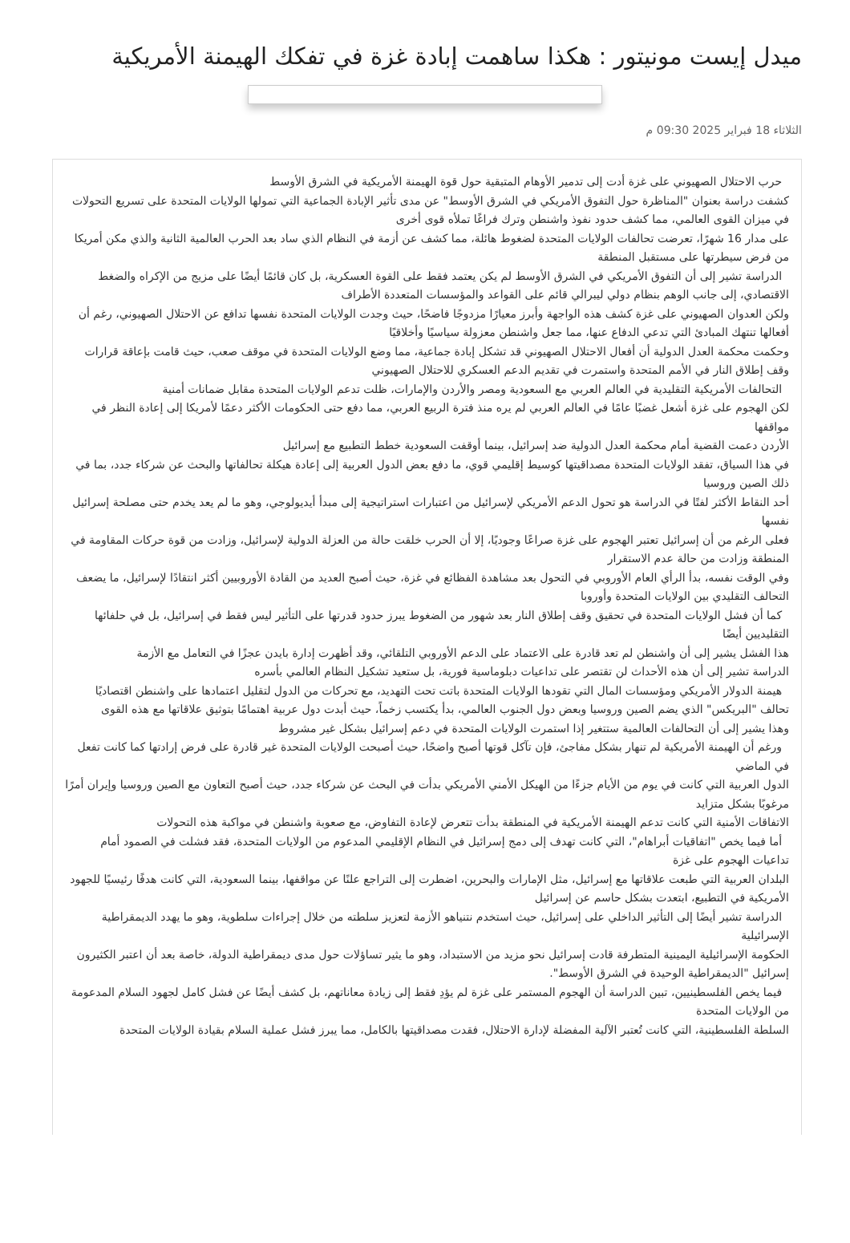ميدل إيست مونيتور : هكذا ساهمت إبادة غزة في تفكك الهيمنة الأمريكية
الثلاثاء 18 فبراير 2025 09:30 م
حرب الاحتلال الصهيوني على غزة أدت إلى تدمير الأوهام المتبقية حول قوة الهيمنة الأمريكية في الشرق الأوسط
كشفت دراسة بعنوان "المناظرة حول التفوق الأمريكي في الشرق الأوسط" عن مدى تأثير الإبادة الجماعية التي تمولها الولايات المتحدة على تسريع التحولات في ميزان القوى العالمي، مما كشف حدود نفوذ واشنطن وترك فراغًا تملأه قوى أخرى
على مدار 16 شهرًا، تعرضت تحالفات الولايات المتحدة لضغوط هائلة، مما كشف عن أزمة في النظام الذي ساد بعد الحرب العالمية الثانية والذي مكن أمريكا من فرض سيطرتها على مستقبل المنطقة
الدراسة تشير إلى أن التفوق الأمريكي في الشرق الأوسط لم يكن يعتمد فقط على القوة العسكرية، بل كان قائمًا أيضًا على مزيج من الإكراه والضغط الاقتصادي، إلى جانب الوهم بنظام دولي ليبرالي قائم على القواعد والمؤسسات المتعددة الأطراف
ولكن العدوان الصهيوني على غزة كشف هذه الواجهة وأبرز معيارًا مزدوجًا فاضحًا، حيث وجدت الولايات المتحدة نفسها تدافع عن الاحتلال الصهيوني، رغم أن أفعالها تنتهك المبادئ التي تدعي الدفاع عنها، مما جعل واشنطن معزولة سياسيًا وأخلاقيًا
وحكمت محكمة العدل الدولية أن أفعال الاحتلال الصهيوني قد تشكل إبادة جماعية، مما وضع الولايات المتحدة في موقف صعب، حيث قامت بإعاقة قرارات وقف إطلاق النار في الأمم المتحدة واستمرت في تقديم الدعم العسكري للاحتلال الصهيوني
التحالفات الأمريكية التقليدية في العالم العربي مع السعودية ومصر والأردن والإمارات، ظلت تدعم الولايات المتحدة مقابل ضمانات أمنية
لكن الهجوم على غزة أشعل غضبًا عامًا في العالم العربي لم يره منذ فترة الربيع العربي، مما دفع حتى الحكومات الأكثر دعمًا لأمريكا إلى إعادة النظر في مواقفها
الأردن دعمت القضية أمام محكمة العدل الدولية ضد إسرائيل، بينما أوقفت السعودية خطط التطبيع مع إسرائيل
في هذا السياق، تفقد الولايات المتحدة مصداقيتها كوسيط إقليمي قوي، ما دفع بعض الدول العربية إلى إعادة هيكلة تحالفاتها والبحث عن شركاء جدد، بما في ذلك الصين وروسيا
أحد النقاط الأكثر لفتًا في الدراسة هو تحول الدعم الأمريكي لإسرائيل من اعتبارات استراتيجية إلى مبدأ أيديولوجي، وهو ما لم يعد يخدم حتى مصلحة إسرائيل نفسها
فعلى الرغم من أن إسرائيل تعتبر الهجوم على غزة صراعًا وجوديًا، إلا أن الحرب خلقت حالة من العزلة الدولية لإسرائيل، وزادت من قوة حركات المقاومة في المنطقة وزادت من حالة عدم الاستقرار
وفي الوقت نفسه، بدأ الرأي العام الأوروبي في التحول بعد مشاهدة الفظائع في غزة، حيث أصبح العديد من القادة الأوروبيين أكثر انتقادًا لإسرائيل، ما يضعف التحالف التقليدي بين الولايات المتحدة وأوروبا
كما أن فشل الولايات المتحدة في تحقيق وقف إطلاق النار بعد شهور من الضغوط يبرز حدود قدرتها على التأثير ليس فقط في إسرائيل، بل في حلفائها التقليديين أيضًا
هذا الفشل يشير إلى أن واشنطن لم تعد قادرة على الاعتماد على الدعم الأوروبي التلقائي، وقد أظهرت إدارة بايدن عجزًا في التعامل مع الأزمة
الدراسة تشير إلى أن هذه الأحداث لن تقتصر على تداعيات دبلوماسية فورية، بل ستعيد تشكيل النظام العالمي بأسره
هيمنة الدولار الأمريكي ومؤسسات المال التي تقودها الولايات المتحدة باتت تحت التهديد، مع تحركات من الدول لتقليل اعتمادها على واشنطن اقتصاديًا
تحالف "البريكس" الذي يضم الصين وروسيا وبعض دول الجنوب العالمي، بدأ يكتسب زخماً، حيث أبدت دول عربية اهتمامًا بتوثيق علاقاتها مع هذه القوى
وهذا يشير إلى أن التحالفات العالمية ستتغير إذا استمرت الولايات المتحدة في دعم إسرائيل بشكل غير مشروط
ورغم أن الهيمنة الأمريكية لم تنهار بشكل مفاجئ، فإن تآكل قوتها أصبح واضحًا، حيث أصبحت الولايات المتحدة غير قادرة على فرض إرادتها كما كانت تفعل في الماضي
الدول العربية التي كانت في يوم من الأيام جزءًا من الهيكل الأمني الأمريكي بدأت في البحث عن شركاء جدد، حيث أصبح التعاون مع الصين وروسيا وإيران أمرًا مرغوبًا بشكل متزايد
الاتفاقات الأمنية التي كانت تدعم الهيمنة الأمريكية في المنطقة بدأت تتعرض لإعادة التفاوض، مع صعوبة واشنطن في مواكبة هذه التحولات
أما فيما يخص "اتفاقيات أبراهام"، التي كانت تهدف إلى دمج إسرائيل في النظام الإقليمي المدعوم من الولايات المتحدة، فقد فشلت في الصمود أمام تداعيات الهجوم على غزة
البلدان العربية التي طبعت علاقاتها مع إسرائيل، مثل الإمارات والبحرين، اضطرت إلى التراجع علنًا عن مواقفها، بينما السعودية، التي كانت هدفًا رئيسيًا للجهود الأمريكية في التطبيع، ابتعدت بشكل حاسم عن إسرائيل
الدراسة تشير أيضًا إلى التأثير الداخلي على إسرائيل، حيث استخدم نتنياهو الأزمة لتعزيز سلطته من خلال إجراءات سلطوية، وهو ما يهدد الديمقراطية الإسرائيلية
الحكومة الإسرائيلية اليمينية المتطرفة قادت إسرائيل نحو مزيد من الاستبداد، وهو ما يثير تساؤلات حول مدى ديمقراطية الدولة، خاصة بعد أن اعتبر الكثيرون إسرائيل "الديمقراطية الوحيدة في الشرق الأوسط".
فيما يخص الفلسطينيين، تبين الدراسة أن الهجوم المستمر على غزة لم يؤدِ فقط إلى زيادة معاناتهم، بل كشف أيضًا عن فشل كامل لجهود السلام المدعومة من الولايات المتحدة
السلطة الفلسطينية، التي كانت تُعتبر الآلية المفضلة لإدارة الاحتلال، فقدت مصداقيتها بالكامل، مما يبرز فشل عملية السلام بقيادة الولايات المتحدة